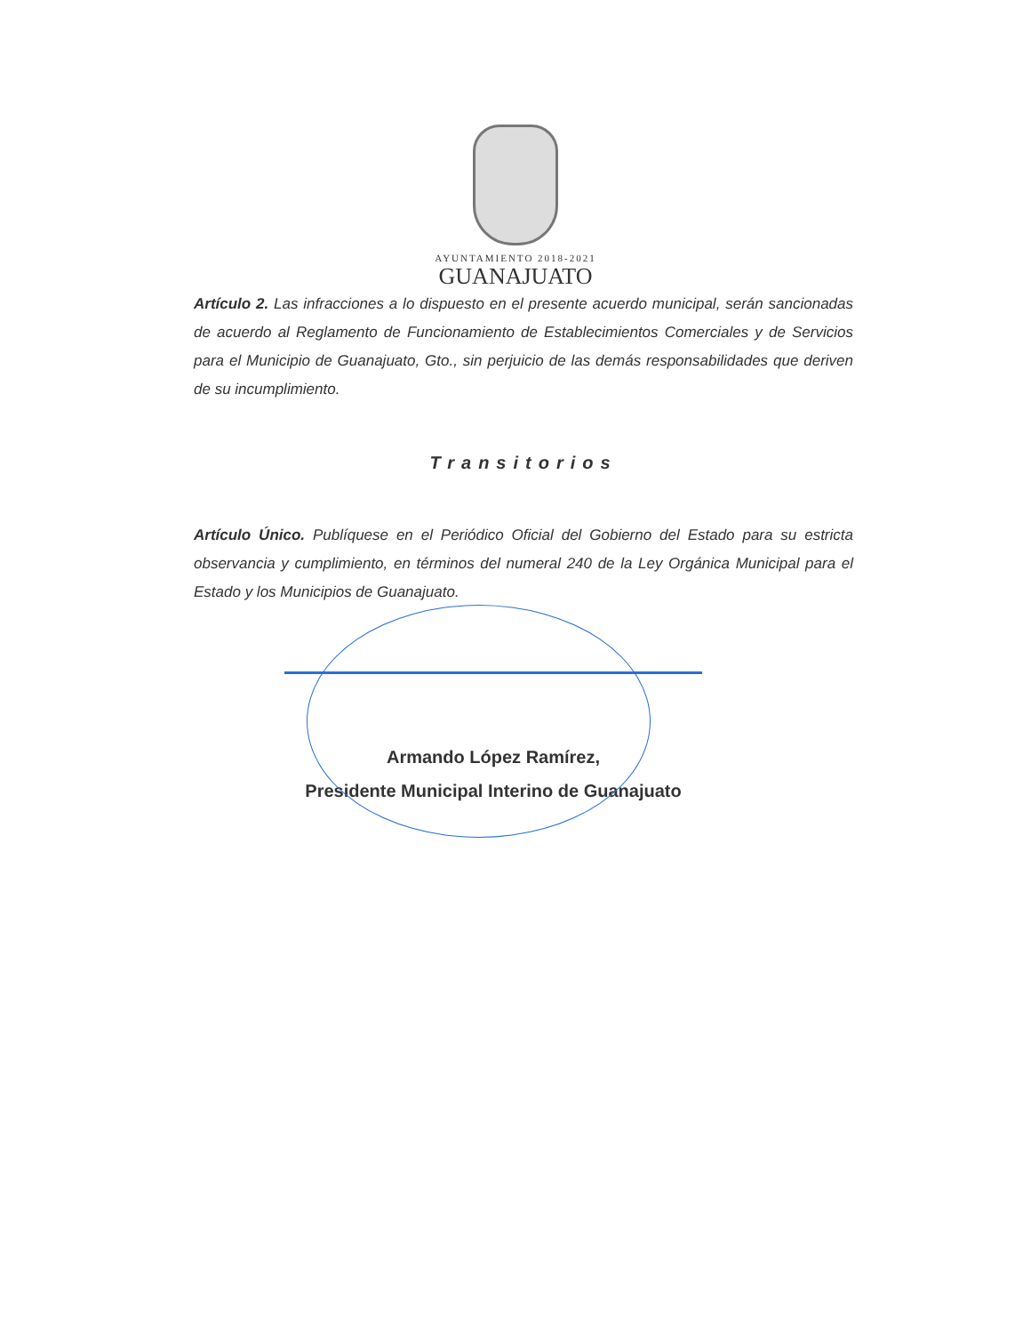AYUNTAMIENTO 2018-2021
GUANAJUATO
Artículo 2. Las infracciones a lo dispuesto en el presente acuerdo municipal, serán sancionadas de acuerdo al Reglamento de Funcionamiento de Establecimientos Comerciales y de Servicios para el Municipio de Guanajuato, Gto., sin perjuicio de las demás responsabilidades que deriven de su incumplimiento.
Transitorios
Artículo Único. Publíquese en el Periódico Oficial del Gobierno del Estado para su estricta observancia y cumplimiento, en términos del numeral 240 de la Ley Orgánica Municipal para el Estado y los Municipios de Guanajuato.
Armando López Ramírez,
Presidente Municipal Interino de Guanajuato